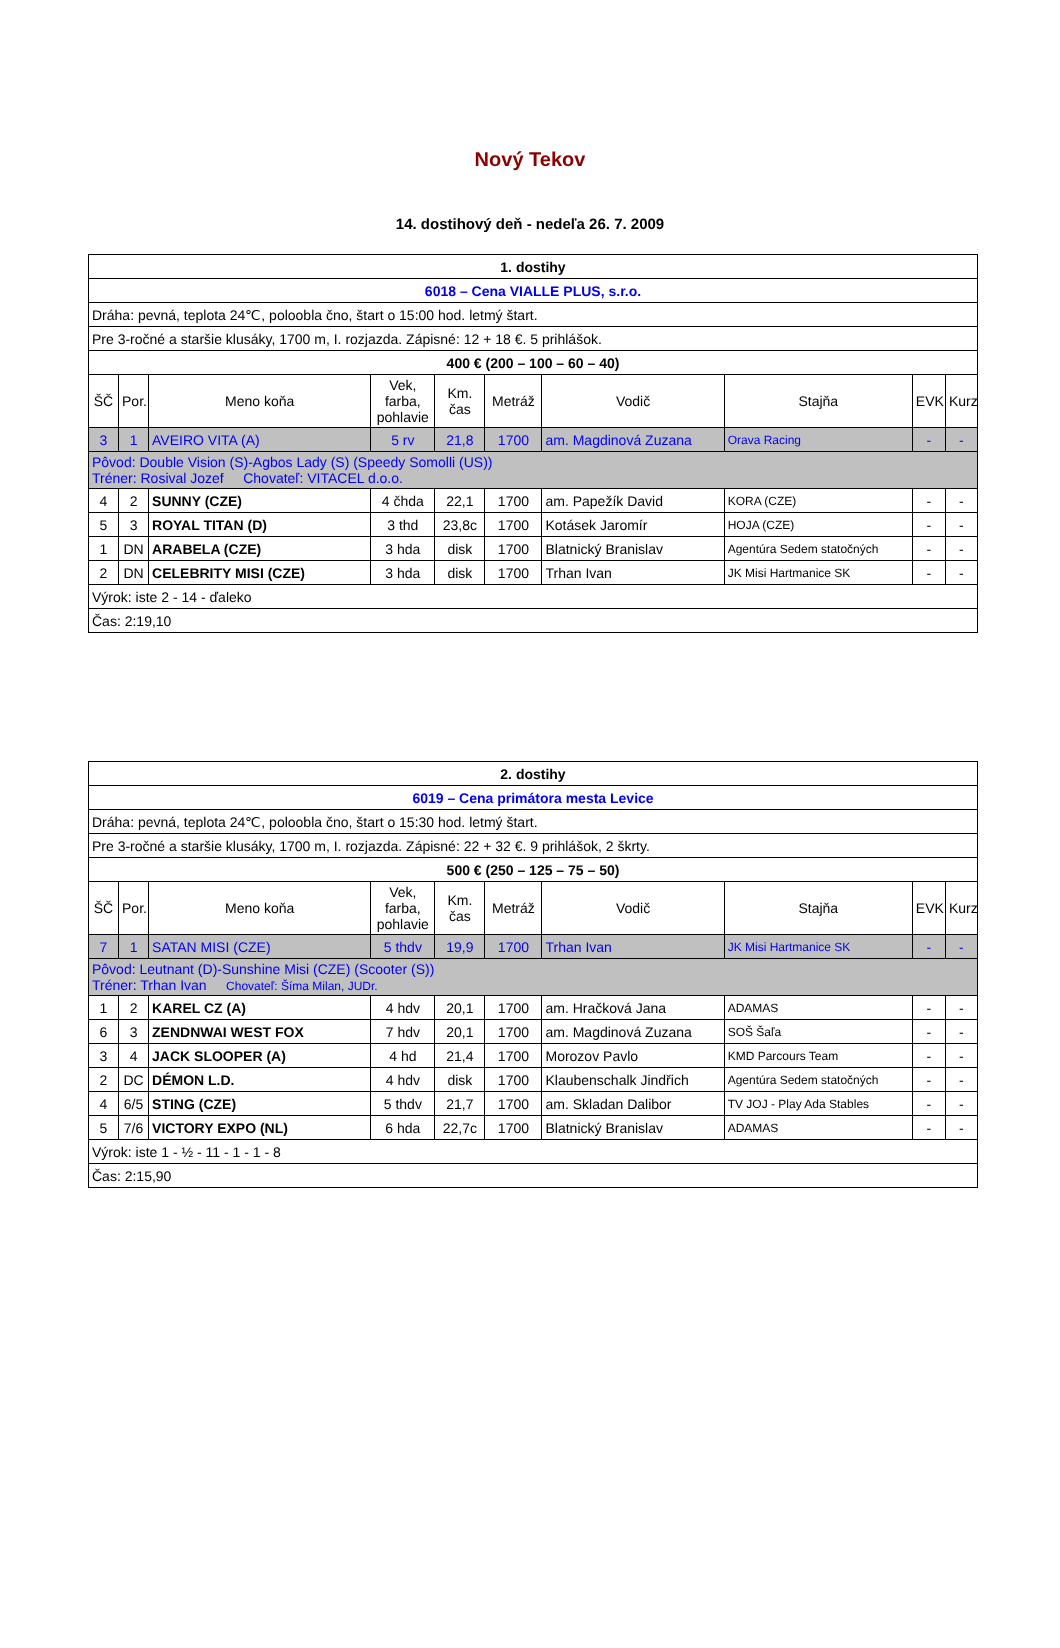Nový Tekov
14. dostihový deň - nedeľa 26. 7. 2009
| 1. dostihy | | | | | | | | | |
| 6018 – Cena VIALLE PLUS, s.r.o. | | | | | | | | | |
| Dráha: pevná, teplota 24℃, poloobla čno, štart o 15:00 hod. letmý štart. | | | | | | | | | |
| Pre 3-ročné a staršie klusáky, 1700 m, I. rozjazda. Zápisné: 12 + 18 €. 5 prihlášok. | | | | | | | | | |
| 400 € (200 – 100 – 60 – 40) | | | | | | | | | |
| ŠČ | Por. | Meno koňa | Vek, farba, pohlavie | Km. čas | Metráž | Vodič | Stajňa | EVK | Kurz |
| 3 | 1 | AVEIRO VITA (A) | 5 rv | 21,8 | 1700 | am. Magdinová Zuzana | Orava Racing | - | - |
| Pôvod: Double Vision (S)-Agbos Lady (S) (Speedy Somolli (US)) Tréner: Rosival Jozef Chovateľ: VITACEL d.o.o. | | | | | | | | | |
| 4 | 2 | SUNNY (CZE) | 4 čhda | 22,1 | 1700 | am. Papežík David | KORA (CZE) | - | - |
| 5 | 3 | ROYAL TITAN (D) | 3 thd | 23,8c | 1700 | Kotásek Jaromír | HOJA (CZE) | - | - |
| 1 | DN | ARABELA (CZE) | 3 hda | disk | 1700 | Blatnický Branislav | Agentúra Sedem statočných | - | - |
| 2 | DN | CELEBRITY MISI (CZE) | 3 hda | disk | 1700 | Trhan Ivan | JK Misi Hartmanice SK | - | - |
| Výrok: iste 2 - 14 - ďaleko | | | | | | | | | |
| Čas: 2:19,10 | | | | | | | | | |
| 2. dostihy | | | | | | | | | |
| 6019 – Cena primátora mesta Levice | | | | | | | | | |
| Dráha: pevná, teplota 24℃, poloobla čno, štart o 15:30 hod. letmý štart. | | | | | | | | | |
| Pre 3-ročné a staršie klusáky, 1700 m, I. rozjazda. Zápisné: 22 + 32 €. 9 prihlášok, 2 škrty. | | | | | | | | | |
| 500 € (250 – 125 – 75 – 50) | | | | | | | | | |
| ŠČ | Por. | Meno koňa | Vek, farba, pohlavie | Km. čas | Metráž | Vodič | Stajňa | EVK | Kurz |
| 7 | 1 | SATAN MISI (CZE) | 5 thdv | 19,9 | 1700 | Trhan Ivan | JK Misi Hartmanice SK | - | - |
| Pôvod: Leutnant (D)-Sunshine Misi (CZE) (Scooter (S)) Tréner: Trhan Ivan Chovateľ: Šíma Milan, JUDr. | | | | | | | | | |
| 1 | 2 | KAREL CZ (A) | 4 hdv | 20,1 | 1700 | am. Hračková Jana | ADAMAS | - | - |
| 6 | 3 | ZENDNWAI WEST FOX | 7 hdv | 20,1 | 1700 | am. Magdinová Zuzana | SOŠ Šaľa | - | - |
| 3 | 4 | JACK SLOOPER (A) | 4 hd | 21,4 | 1700 | Morozov Pavlo | KMD Parcours Team | - | - |
| 2 | DC | DÉMON L.D. | 4 hdv | disk | 1700 | Klaubenschalk Jindřich | Agentúra Sedem statočných | - | - |
| 4 | 6/5 | STING (CZE) | 5 thdv | 21,7 | 1700 | am. Skladan Dalibor | TV JOJ - Play Ada Stables | - | - |
| 5 | 7/6 | VICTORY EXPO (NL) | 6 hda | 22,7c | 1700 | Blatnický Branislav | ADAMAS | - | - |
| Výrok: iste 1 - ½ - 11 - 1 - 1 - 8 | | | | | | | | | |
| Čas: 2:15,90 | | | | | | | | | |